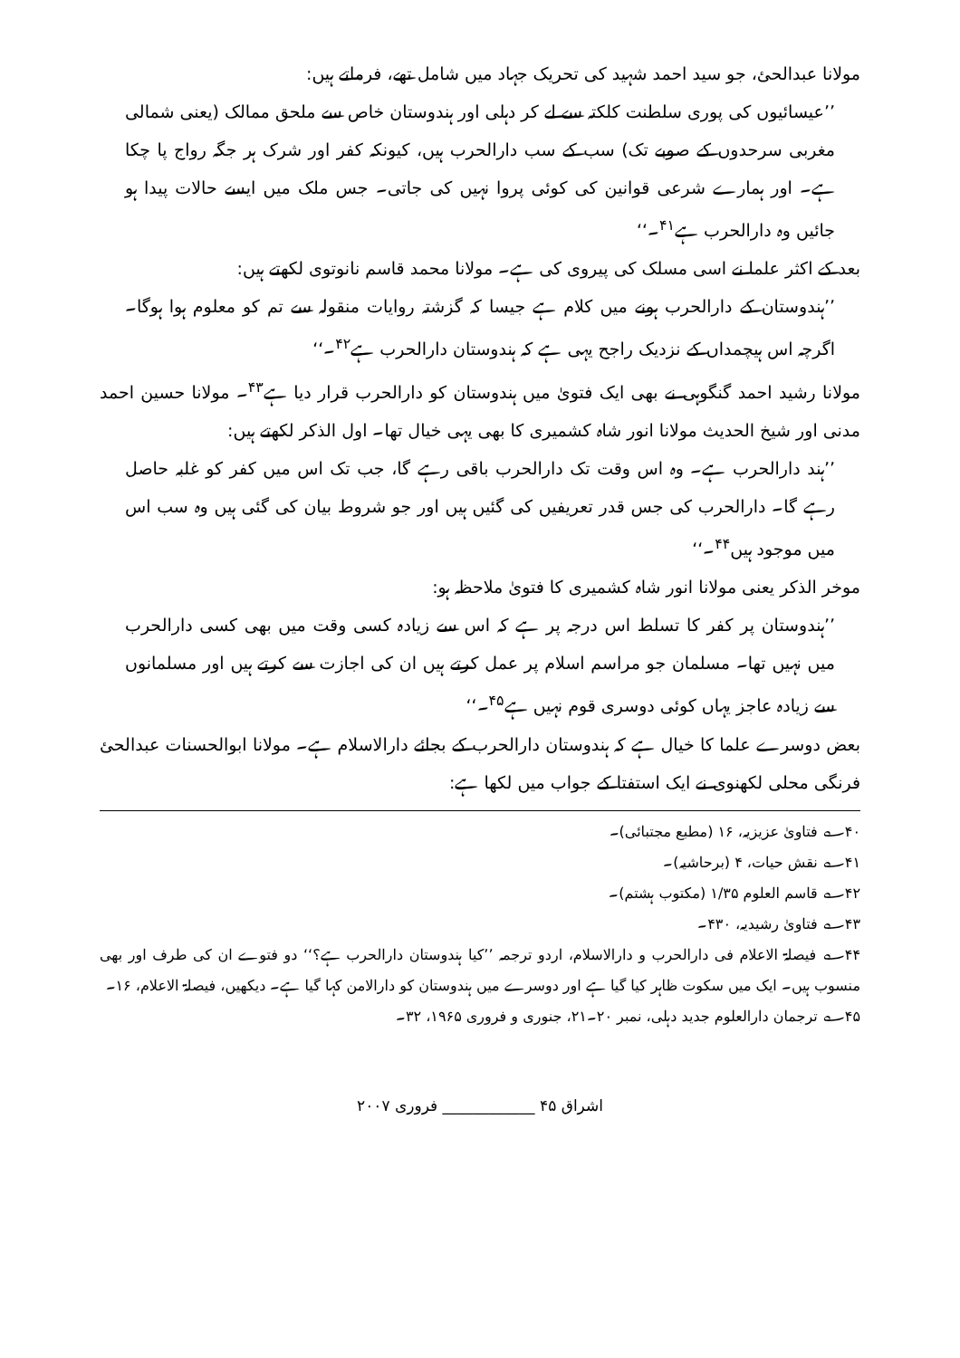مولانا عبدالحئ، جو سید احمد شہید کی تحریک جہاد میں شامل تھے، فرماتے ہیں:
’’عیسائیوں کی پوری سلطنت کلکتہ سے لے کر دہلی اور ہندوستان خاص سے ملحق ممالک (یعنی شمالی مغربی سرحدوں کے صوبے تک) سب کے سب دارالحرب ہیں، کیونکہ کفر اور شرک ہر جگہ رواج پا چکا ہے۔ اور ہمارے شرعی قوانین کی کوئی پروا نہیں کی جاتی۔ جس ملک میں ایسے حالات پیدا ہو جائیں وہ دارالحرب ہے<sup>۴۱</sup>۔‘‘
بعد کے اکثر علما نے اسی مسلک کی پیروی کی ہے۔ مولانا محمد قاسم نانوتوی لکھتے ہیں:
’’ہندوستان کے دارالحرب ہونے میں کلام ہے جیسا کہ گزشتہ روایات منقولہ سے تم کو معلوم ہوا ہوگا۔ اگرچہ اس ہیچمداں کے نزدیک راجح یہی ہے کہ ہندوستان دارالحرب ہے<sup>۴۲</sup>۔‘‘
مولانا رشید احمد گنگوہی نے بھی ایک فتویٰ میں ہندوستان کو دارالحرب قرار دیا ہے<sup>۴۳</sup>۔ مولانا حسین احمد مدنی اور شیخ الحدیث مولانا انور شاہ کشمیری کا بھی یہی خیال تھا۔ اول الذکر لکھتے ہیں:
’’ہند دارالحرب ہے۔ وہ اس وقت تک دارالحرب باقی رہے گا، جب تک اس میں کفر کو غلبہ حاصل رہے گا۔ دارالحرب کی جس قدر تعریفیں کی گئیں ہیں اور جو شروط بیان کی گئی ہیں وہ سب اس میں موجود ہیں<sup>۴۴</sup>۔‘‘
موخر الذکر یعنی مولانا انور شاہ کشمیری کا فتویٰ ملاحظہ ہو:
’’ہندوستان پر کفر کا تسلط اس درجہ پر ہے کہ اس سے زیادہ کسی وقت میں بھی کسی دارالحرب میں نہیں تھا۔ مسلمان جو مراسم اسلام پر عمل کرتے ہیں ان کی اجازت سے کرتے ہیں اور مسلمانوں سے زیادہ عاجز یہاں کوئی دوسری قوم نہیں ہے<sup>۴۵</sup>۔‘‘
بعض دوسرے علما کا خیال ہے کہ ہندوستان دارالحرب کے بجائے دارالاسلام ہے۔ مولانا ابوالحسنات عبدالحئ فرنگی محلی لکھنوی نے ایک استفتا کے جواب میں لکھا ہے:
۴۰؎ فتاویٰ عزیزیہ، ۱۶ (مطبع مجتبائی)۔
۴۱؎ نقش حیات، ۴ (برحاشیہ)۔
۴۲؎ قاسم العلوم ۱/۳۵ (مکتوب ہشتم)۔
۴۳؎ فتاویٰ رشیدیہ، ۴۳۰۔
۴۴؎ فیصلۃ الاعلام فی دارالحرب و دارالاسلام، اردو ترجمہ ’’کیا ہندوستان دارالحرب ہے؟‘‘ دو فتوے ان کی طرف اور بھی منسوب ہیں۔ ایک میں سکوت ظاہر کیا گیا ہے اور دوسرے میں ہندوستان کو دارالامن کہا گیا ہے۔ دیکھیں، فیصلۃ الاعلام، ۱۶۔
۴۵؎ ترجمان دارالعلوم جدید دہلی، نمبر ۲۰۔۲۱، جنوری و فروری ۱۹۶۵، ۳۲۔
اشراق ۴۵ ____________ فروری ۲۰۰۷